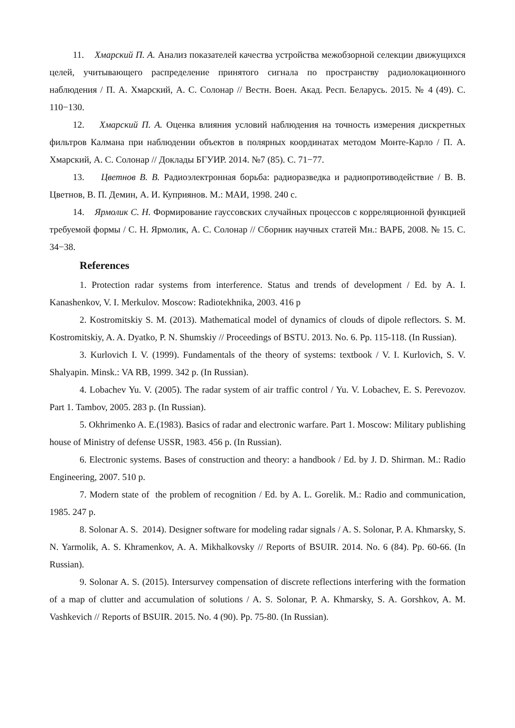11. Хмарский П. А. Анализ показателей качества устройства межобзорной селекции движущихся целей, учитывающего распределение принятого сигнала по пространству радиолокационного наблюдения / П. А. Хмарский, А. С. Солонар // Вестн. Воен. Акад. Респ. Беларусь. 2015. № 4 (49). С. 110−130.
12. Хмарский П. А. Оценка влияния условий наблюдения на точность измерения дискретных фильтров Калмана при наблюдении объектов в полярных координатах методом Монте-Карло / П. А. Хмарский, А. С. Солонар // Доклады БГУИР. 2014. №7 (85). С. 71−77.
13. Цветнов В. В. Радиоэлектронная борьба: радиоразведка и радиопротиводействие / В. В. Цветнов, В. П. Демин, А. И. Куприянов. М.: МАИ, 1998. 240 с.
14. Ярмолик С. Н. Формирование гауссовских случайных процессов с корреляционной функцией требуемой формы / С. Н. Ярмолик, А. С. Солонар // Сборник научных статей Мн.: ВАРБ, 2008. № 15. С. 34−38.
References
1. Protection radar systems from interference. Status and trends of development / Ed. by A. I. Kanashenkov, V. I. Merkulov. Moscow: Radiotekhnika, 2003. 416 p
2. Kostromitskiy S. M. (2013). Mathematical model of dynamics of clouds of dipole reflectors. S. M. Kostromitskiy, A. A. Dyatko, P. N. Shumskiy // Proceedings of BSTU. 2013. No. 6. Pp. 115-118. (In Russian).
3. Kurlovich I. V. (1999). Fundamentals of the theory of systems: textbook / V. I. Kurlovich, S. V. Shalyapin. Minsk.: VA RB, 1999. 342 p. (In Russian).
4. Lobachev Yu. V. (2005). The radar system of air traffic control / Yu. V. Lobachev, E. S. Perevozov. Part 1. Tambov, 2005. 283 p. (In Russian).
5. Okhrimenko A. E.(1983). Basics of radar and electronic warfare. Part 1. Moscow: Military publishing house of Ministry of defense USSR, 1983. 456 p. (In Russian).
6. Electronic systems. Bases of construction and theory: a handbook / Ed. by J. D. Shirman. M.: Radio Engineering, 2007. 510 p.
7. Modern state of the problem of recognition / Ed. by A. L. Gorelik. M.: Radio and communication, 1985. 247 p.
8. Solonar A. S. 2014). Designer software for modeling radar signals / A. S. Solonar, P. A. Khmarsky, S. N. Yarmolik, A. S. Khramenkov, A. A. Mikhalkovsky // Reports of BSUIR. 2014. No. 6 (84). Pp. 60-66. (In Russian).
9. Solonar A. S. (2015). Intersurvey compensation of discrete reflections interfering with the formation of a map of clutter and accumulation of solutions / A. S. Solonar, P. A. Khmarsky, S. A. Gorshkov, A. M. Vashkevich // Reports of BSUIR. 2015. No. 4 (90). Pp. 75-80. (In Russian).